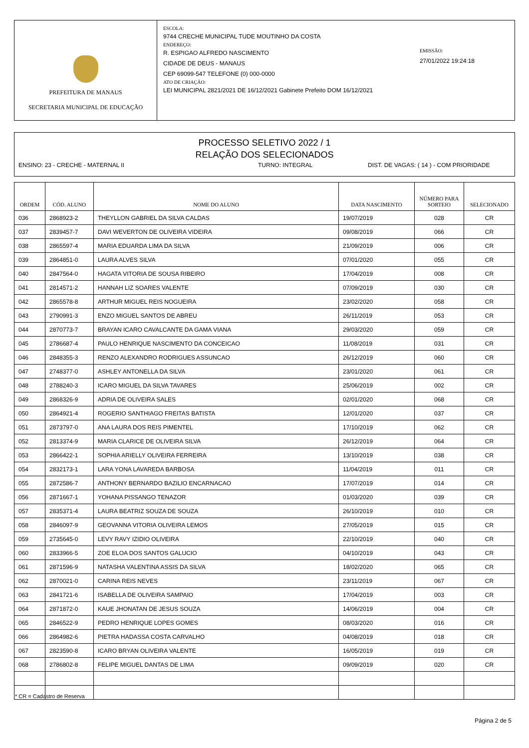PREFEITURA DE MANAUS
SECRETARIA MUNICIPAL DE EDUCAÇÃO
ESCOLA:
9744 CRECHE MUNICIPAL TUDE MOUTINHO DA COSTA
ENDEREÇO:
R. ESPIGAO ALFREDO NASCIMENTO
CIDADE DE DEUS - MANAUS
CEP 69099-547 TELEFONE (0) 000-0000
ATO DE CRIAÇÃO:
LEI MUNICIPAL 2821/2021 DE 16/12/2021 Gabinete Prefeito DOM 16/12/2021
EMISSÃO:
27/01/2022 19:24:18
PROCESSO SELETIVO 2022 / 1
RELAÇÃO DOS SELECIONADOS
ENSINO: 23 - CRECHE - MATERNAL II TURNO: INTEGRAL DIST. DE VAGAS: ( 14 ) - COM PRIORIDADE
| ORDEM | CÓD. ALUNO | NOME DO ALUNO | DATA NASCIMENTO | NÚMERO PARA SORTEIO | SELECIONADO |
| --- | --- | --- | --- | --- | --- |
| 036 | 2868923-2 | THEYLLON GABRIEL DA SILVA CALDAS | 19/07/2019 | 028 | CR |
| 037 | 2839457-7 | DAVI WEVERTON DE OLIVEIRA VIDEIRA | 09/08/2019 | 066 | CR |
| 038 | 2865597-4 | MARIA EDUARDA LIMA DA SILVA | 21/09/2019 | 006 | CR |
| 039 | 2864851-0 | LAURA ALVES SILVA | 07/01/2020 | 055 | CR |
| 040 | 2847564-0 | HAGATA VITORIA DE SOUSA RIBEIRO | 17/04/2019 | 008 | CR |
| 041 | 2814571-2 | HANNAH LIZ SOARES VALENTE | 07/09/2019 | 030 | CR |
| 042 | 2865578-8 | ARTHUR MIGUEL REIS NOGUEIRA | 23/02/2020 | 058 | CR |
| 043 | 2790991-3 | ENZO MIGUEL SANTOS DE ABREU | 26/11/2019 | 053 | CR |
| 044 | 2870773-7 | BRAYAN ICARO CAVALCANTE DA GAMA VIANA | 29/03/2020 | 059 | CR |
| 045 | 2786687-4 | PAULO HENRIQUE NASCIMENTO DA CONCEICAO | 11/08/2019 | 031 | CR |
| 046 | 2848355-3 | RENZO ALEXANDRO RODRIGUES ASSUNCAO | 26/12/2019 | 060 | CR |
| 047 | 2748377-0 | ASHLEY ANTONELLA DA SILVA | 23/01/2020 | 061 | CR |
| 048 | 2788240-3 | ICARO MIGUEL DA SILVA TAVARES | 25/06/2019 | 002 | CR |
| 049 | 2868326-9 | ADRIA DE OLIVEIRA SALES | 02/01/2020 | 068 | CR |
| 050 | 2864921-4 | ROGERIO SANTHIAGO FREITAS BATISTA | 12/01/2020 | 037 | CR |
| 051 | 2873797-0 | ANA LAURA DOS REIS PIMENTEL | 17/10/2019 | 062 | CR |
| 052 | 2813374-9 | MARIA CLARICE DE OLIVEIRA SILVA | 26/12/2019 | 064 | CR |
| 053 | 2866422-1 | SOPHIA ARIELLY OLIVEIRA FERREIRA | 13/10/2019 | 038 | CR |
| 054 | 2832173-1 | LARA YONA LAVAREDA BARBOSA | 11/04/2019 | 011 | CR |
| 055 | 2872586-7 | ANTHONY BERNARDO BAZILIO ENCARNACAO | 17/07/2019 | 014 | CR |
| 056 | 2871667-1 | YOHANA PISSANGO TENAZOR | 01/03/2020 | 039 | CR |
| 057 | 2835371-4 | LAURA BEATRIZ SOUZA DE SOUZA | 26/10/2019 | 010 | CR |
| 058 | 2846097-9 | GEOVANNA VITORIA OLIVEIRA LEMOS | 27/05/2019 | 015 | CR |
| 059 | 2735645-0 | LEVY RAVY IZIDIO OLIVEIRA | 22/10/2019 | 040 | CR |
| 060 | 2833966-5 | ZOE ELOA DOS SANTOS GALUCIO | 04/10/2019 | 043 | CR |
| 061 | 2871596-9 | NATASHA VALENTINA ASSIS DA SILVA | 18/02/2020 | 065 | CR |
| 062 | 2870021-0 | CARINA REIS NEVES | 23/11/2019 | 067 | CR |
| 063 | 2841721-6 | ISABELLA DE OLIVEIRA SAMPAIO | 17/04/2019 | 003 | CR |
| 064 | 2871872-0 | KAUE JHONATAN DE JESUS SOUZA | 14/06/2019 | 004 | CR |
| 065 | 2846522-9 | PEDRO HENRIQUE LOPES GOMES | 08/03/2020 | 016 | CR |
| 066 | 2864982-6 | PIETRA HADASSA COSTA CARVALHO | 04/08/2019 | 018 | CR |
| 067 | 2823590-8 | ICARO BRYAN OLIVEIRA VALENTE | 16/05/2019 | 019 | CR |
| 068 | 2786802-8 | FELIPE MIGUEL DANTAS DE LIMA | 09/09/2019 | 020 | CR |
* CR = Cadastro de Reserva
Página 2 de 5